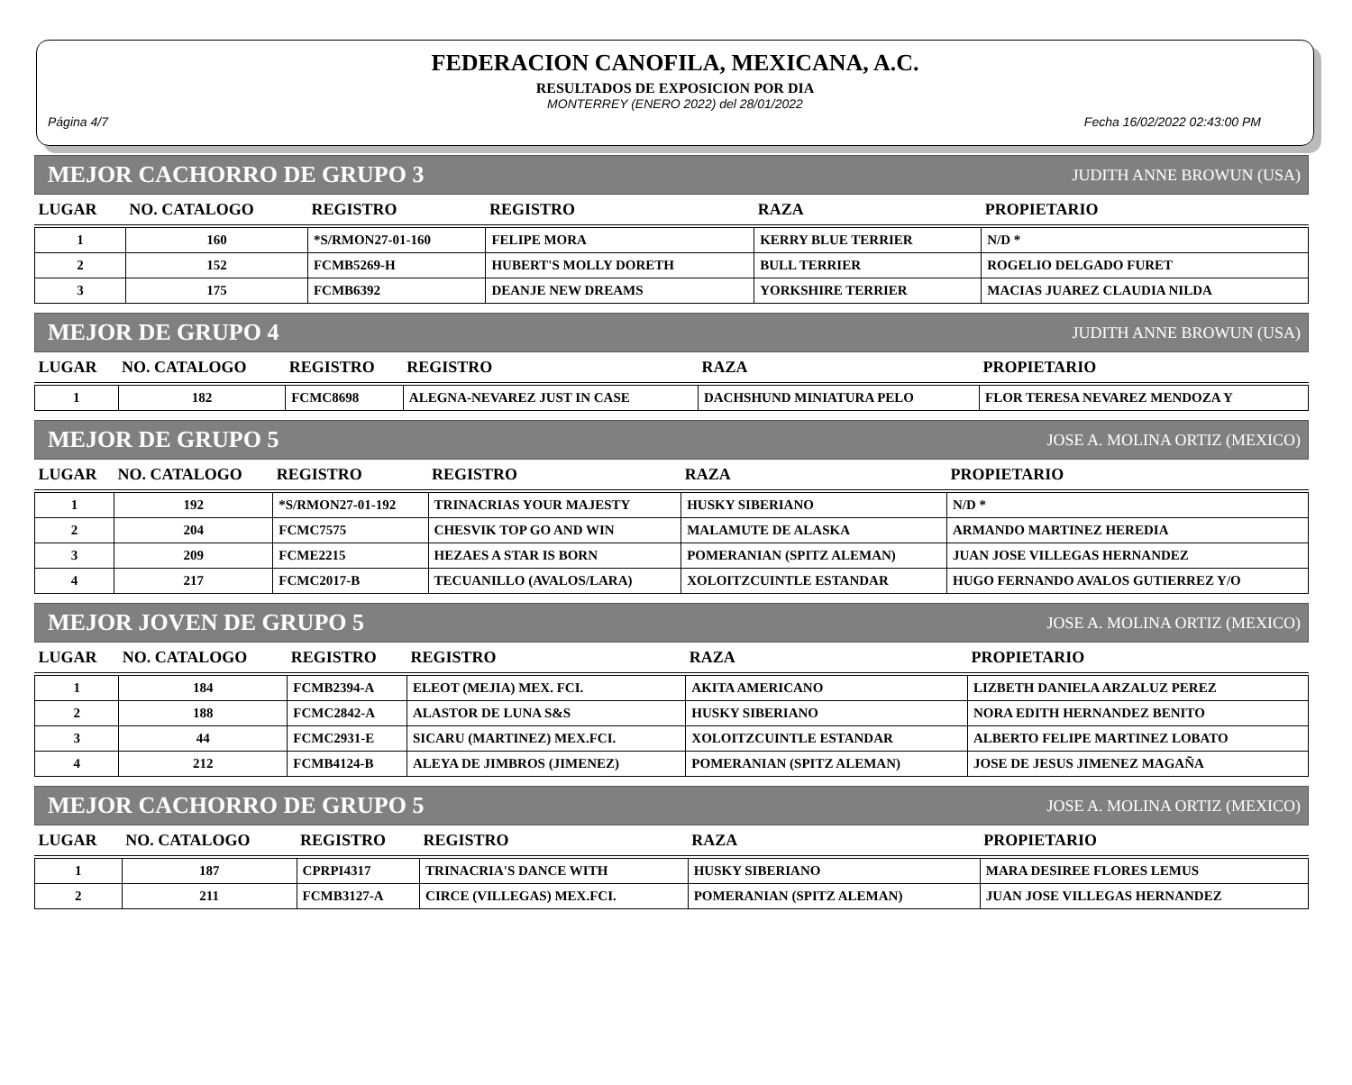FEDERACION CANOFILA, MEXICANA, A.C.
RESULTADOS DE EXPOSICION POR DIA
MONTERREY (ENERO 2022) del 28/01/2022
Página 4/7 Fecha 16/02/2022 02:43:00 PM
MEJOR CACHORRO DE GRUPO 3 JUDITH ANNE BROWUN (USA)
| LUGAR | NO. CATALOGO | REGISTRO | REGISTRO | RAZA | PROPIETARIO |
| --- | --- | --- | --- | --- | --- |
| 1 | 160 | *S/RMON27-01-160 | FELIPE MORA | KERRY BLUE TERRIER | N/D * |
| 2 | 152 | FCMB5269-H | HUBERT'S MOLLY DORETH | BULL TERRIER | ROGELIO DELGADO FURET |
| 3 | 175 | FCMB6392 | DEANJE NEW DREAMS | YORKSHIRE TERRIER | MACIAS JUAREZ CLAUDIA NILDA |
MEJOR DE GRUPO 4 JUDITH ANNE BROWUN (USA)
| LUGAR | NO. CATALOGO | REGISTRO | REGISTRO | RAZA | PROPIETARIO |
| --- | --- | --- | --- | --- | --- |
| 1 | 182 | FCMC8698 | ALEGNA-NEVAREZ JUST IN CASE | DACHSHUND MINIATURA PELO | FLOR TERESA NEVAREZ MENDOZA Y |
MEJOR DE GRUPO 5 JOSE A. MOLINA ORTIZ (MEXICO)
| LUGAR | NO. CATALOGO | REGISTRO | REGISTRO | RAZA | PROPIETARIO |
| --- | --- | --- | --- | --- | --- |
| 1 | 192 | *S/RMON27-01-192 | TRINACRIAS YOUR MAJESTY | HUSKY SIBERIANO | N/D * |
| 2 | 204 | FCMC7575 | CHESVIK TOP GO AND WIN | MALAMUTE DE ALASKA | ARMANDO MARTINEZ HEREDIA |
| 3 | 209 | FCME2215 | HEZAES A STAR IS BORN | POMERANIAN (SPITZ ALEMAN) | JUAN JOSE VILLEGAS HERNANDEZ |
| 4 | 217 | FCMC2017-B | TECUANILLO (AVALOS/LARA) | XOLOITZCUINTLE ESTANDAR | HUGO FERNANDO AVALOS GUTIERREZ Y/O |
MEJOR JOVEN DE GRUPO 5 JOSE A. MOLINA ORTIZ (MEXICO)
| LUGAR | NO. CATALOGO | REGISTRO | REGISTRO | RAZA | PROPIETARIO |
| --- | --- | --- | --- | --- | --- |
| 1 | 184 | FCMB2394-A | ELEOT (MEJIA) MEX. FCI. | AKITA AMERICANO | LIZBETH DANIELA ARZALUZ PEREZ |
| 2 | 188 | FCMC2842-A | ALASTOR DE LUNA S&S | HUSKY SIBERIANO | NORA EDITH HERNANDEZ BENITO |
| 3 | 44 | FCMC2931-E | SICARU (MARTINEZ) MEX.FCI. | XOLOITZCUINTLE ESTANDAR | ALBERTO FELIPE MARTINEZ LOBATO |
| 4 | 212 | FCMB4124-B | ALEYA DE JIMBROS (JIMENEZ) | POMERANIAN (SPITZ ALEMAN) | JOSE DE JESUS JIMENEZ MAGAÑA |
MEJOR CACHORRO DE GRUPO 5 JOSE A. MOLINA ORTIZ (MEXICO)
| LUGAR | NO. CATALOGO | REGISTRO | REGISTRO | RAZA | PROPIETARIO |
| --- | --- | --- | --- | --- | --- |
| 1 | 187 | CPRPI4317 | TRINACRIA'S DANCE WITH | HUSKY SIBERIANO | MARA DESIREE FLORES LEMUS |
| 2 | 211 | FCMB3127-A | CIRCE (VILLEGAS) MEX.FCI. | POMERANIAN (SPITZ ALEMAN) | JUAN JOSE VILLEGAS HERNANDEZ |